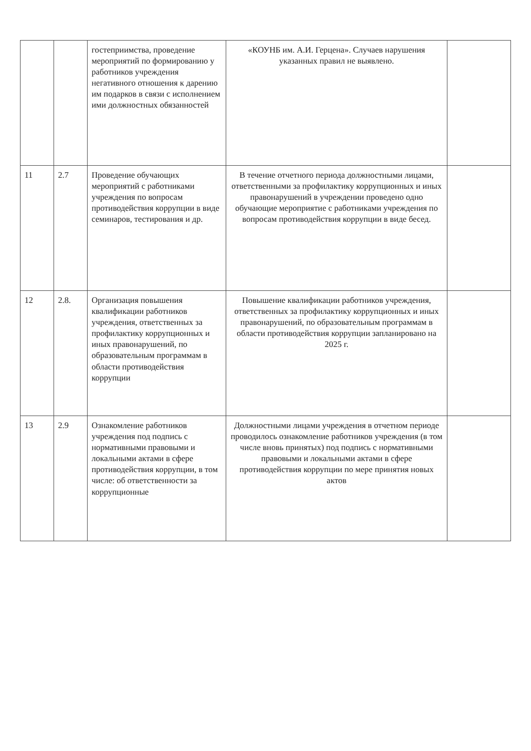| | | гостеприимства, проведение мероприятий по формированию у работников учреждения негативного отношения к дарению им подарков в связи с исполнением ими должностных обязанностей | «КОУНБ им. А.И. Герцена». Случаев нарушения указанных правил не выявлено. | |
| 11 | 2.7 | Проведение обучающих мероприятий с работниками учреждения по вопросам противодействия коррупции в виде семинаров, тестирования и др. | В течение отчетного периода должностными лицами, ответственными за профилактику коррупционных и иных правонарушений в учреждении проведено одно обучающие мероприятие с работниками учреждения по вопросам противодействия коррупции в виде бесед. | |
| 12 | 2.8. | Организация повышения квалификации работников учреждения, ответственных за профилактику коррупционных и иных правонарушений, по образовательным программам в области противодействия коррупции | Повышение квалификации работников учреждения, ответственных за профилактику коррупционных и иных правонарушений, по образовательным программам в области противодействия коррупции запланировано на 2025 г. | |
| 13 | 2.9 | Ознакомление работников учреждения под подпись с нормативными правовыми и локальными актами в сфере противодействия коррупции, в том числе: об ответственности за коррупционные | Должностными лицами учреждения в отчетном периоде проводилось ознакомление работников учреждения (в том числе вновь принятых) под подпись с нормативными правовыми и локальными актами в сфере противодействия коррупции по мере принятия новых актов | |